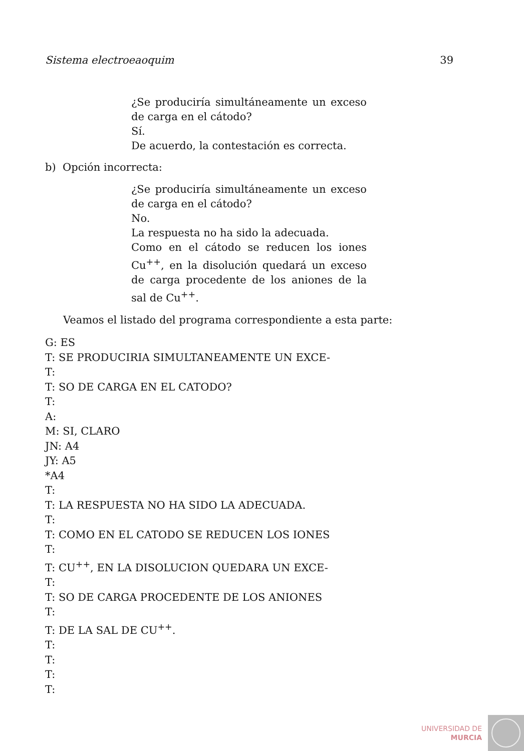Sistema electroeaoquim 39
¿Se produciría simultáneamente un exceso de carga en el cátodo?
Sí.
De acuerdo, la contestación es correcta.
b) Opción incorrecta:
¿Se produciría simultáneamente un exceso de carga en el cátodo?
No.
La respuesta no ha sido la adecuada.
Como en el cátodo se reducen los iones Cu<sup>++</sup>, en la disolución quedará un exceso de carga procedente de los aniones de la sal de Cu<sup>++</sup>.
Veamos el listado del programa correspondiente a esta parte:
G: ES
T: SE PRODUCIRIA SIMULTANEAMENTE UN EXCE-
T:
T: SO DE CARGA EN EL CATODO?
T:
A:
M: SI, CLARO
JN: A4
JY: A5
*A4
T:
T: LA RESPUESTA NO HA SIDO LA ADECUADA.
T:
T: COMO EN EL CATODO SE REDUCEN LOS IONES
T:
T: CU<sup>++</sup>, EN LA DISOLUCION QUEDARA UN EXCE-
T:
T: SO DE CARGA PROCEDENTE DE LOS ANIONES
T:
T: DE LA SAL DE CU<sup>++</sup>.
T:
T:
T:
T:
UNIVERSIDAD DE
MURCIA